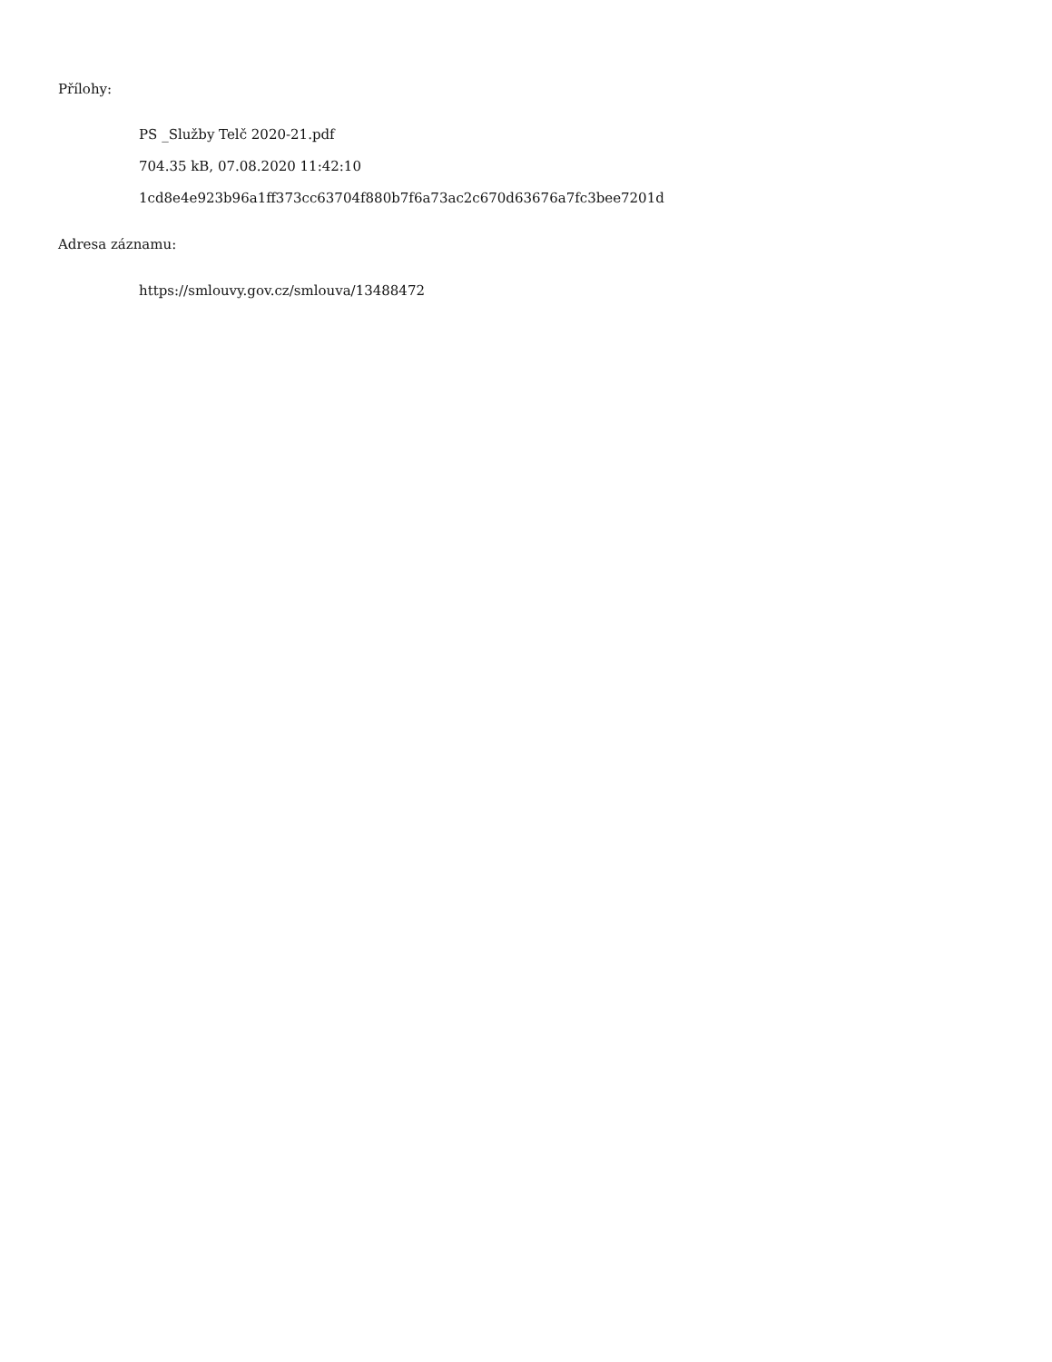Přílohy:
PS _Služby Telč 2020-21.pdf
704.35 kB, 07.08.2020 11:42:10
1cd8e4e923b96a1ff373cc63704f880b7f6a73ac2c670d63676a7fc3bee7201d
Adresa záznamu:
https://smlouvy.gov.cz/smlouva/13488472